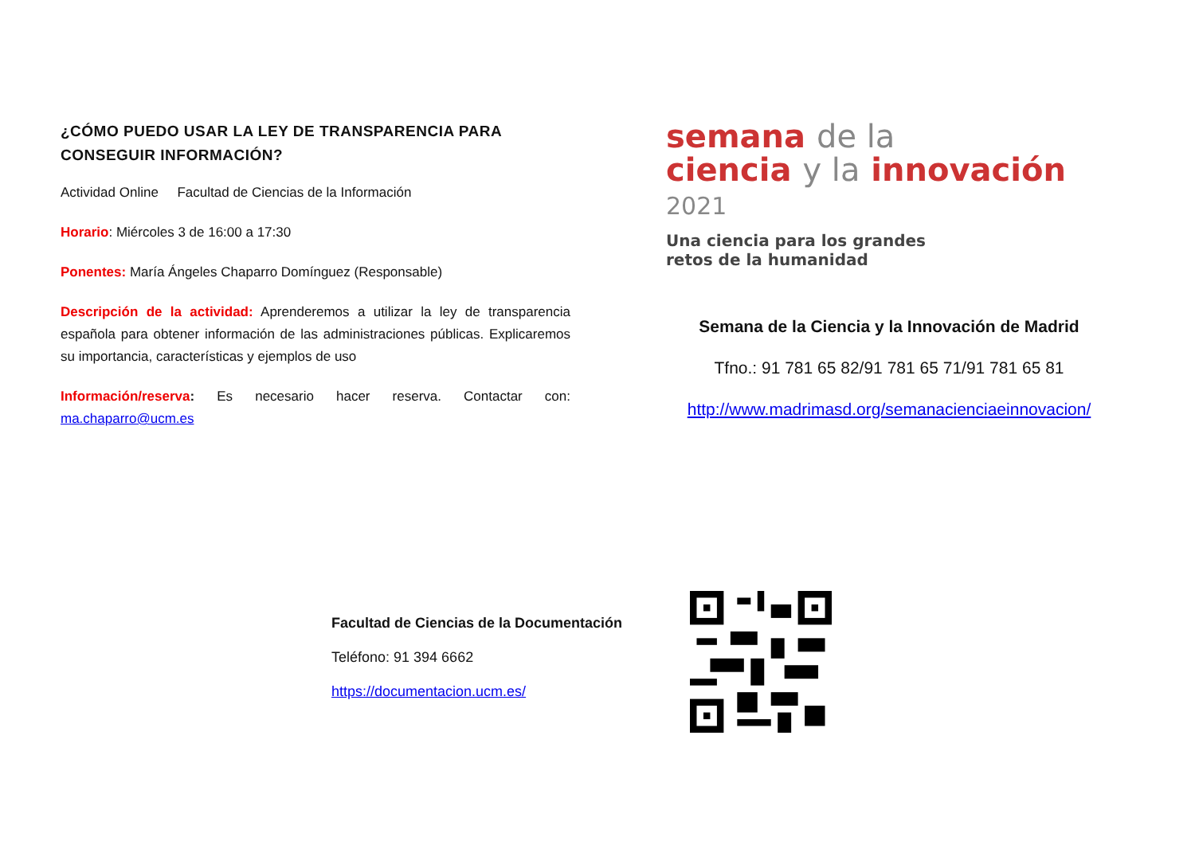¿CÓMO PUEDO USAR LA LEY DE TRANSPARENCIA PARA CONSEGUIR INFORMACIÓN?
Actividad Online Facultad de Ciencias de la Información
Horario: Miércoles 3 de 16:00 a 17:30
Ponentes: María Ángeles Chaparro Domínguez (Responsable)
Descripción de la actividad: Aprenderemos a utilizar la ley de transparencia española para obtener información de las administraciones públicas. Explicaremos su importancia, características y ejemplos de uso
Información/reserva: Es necesario hacer reserva. Contactar con: ma.chaparro@ucm.es
semana de la
ciencia y la innovación 2021
Una ciencia para los grandes
retos de la humanidad
Semana de la Ciencia y la Innovación de Madrid
Tfno.: 91 781 65 82/91 781 65 71/91 781 65 81
http://www.madrimasd.org/semanacienciaeinnovacion/
Facultad de Ciencias de la Documentación
Teléfono: 91 394 6662
https://documentacion.ucm.es/